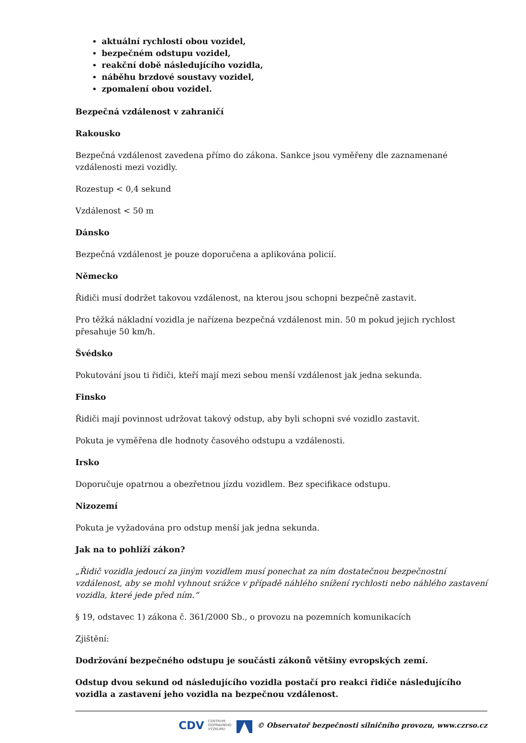aktuální rychlosti obou vozidel,
bezpečném odstupu vozidel,
reakční době následujícího vozidla,
náběhu brzdové soustavy vozidel,
zpomalení obou vozidel.
Bezpečná vzdálenost v zahraničí
Rakousko
Bezpečná vzdálenost zavedena přímo do zákona. Sankce jsou vyměřeny dle zaznamenané vzdálenosti mezi vozidly.
Rozestup < 0,4 sekund
Vzdálenost < 50 m
Dánsko
Bezpečná vzdálenost je pouze doporučena a aplikována policií.
Německo
Řidiči musí dodržet takovou vzdálenost, na kterou jsou schopni bezpečně zastavit.
Pro těžká nákladní vozidla je nařízena bezpečná vzdálenost min. 50 m pokud jejich rychlost přesahuje 50 km/h.
Švédsko
Pokutování jsou ti řidiči, kteří mají mezi sebou menší vzdálenost jak jedna sekunda.
Finsko
Řidiči mají povinnost udržovat takový odstup, aby byli schopni své vozidlo zastavit.
Pokuta je vyměřena dle hodnoty časového odstupu a vzdálenosti.
Irsko
Doporučuje opatrnou a obezřetnou jízdu vozidlem. Bez specifikace odstupu.
Nizozemí
Pokuta je vyžadována pro odstup menší jak jedna sekunda.
Jak na to pohlíží zákon?
„Řidič vozidla jedoucí za jiným vozidlem musí ponechat za ním dostatečnou bezpečnostní vzdálenost, aby se mohl vyhnout srážce v případě náhlého snížení rychlosti nebo náhlého zastavení vozidla, které jede před ním.“
§ 19, odstavec 1) zákona č. 361/2000 Sb., o provozu na pozemních komunikacích
Zjištění:
Dodržování bezpečného odstupu je součásti zákonů většiny evropských zemí.
Odstup dvou sekund od následujícího vozidla postačí pro reakci řidiče následujícího vozidla a zastavení jeho vozidla na bezpečnou vzdálenost.
CDV CENTRUM
DOPRAVNÍHO
VÝZKUMU © Observatoř bezpečnosti silničního provozu, www.czrso.cz